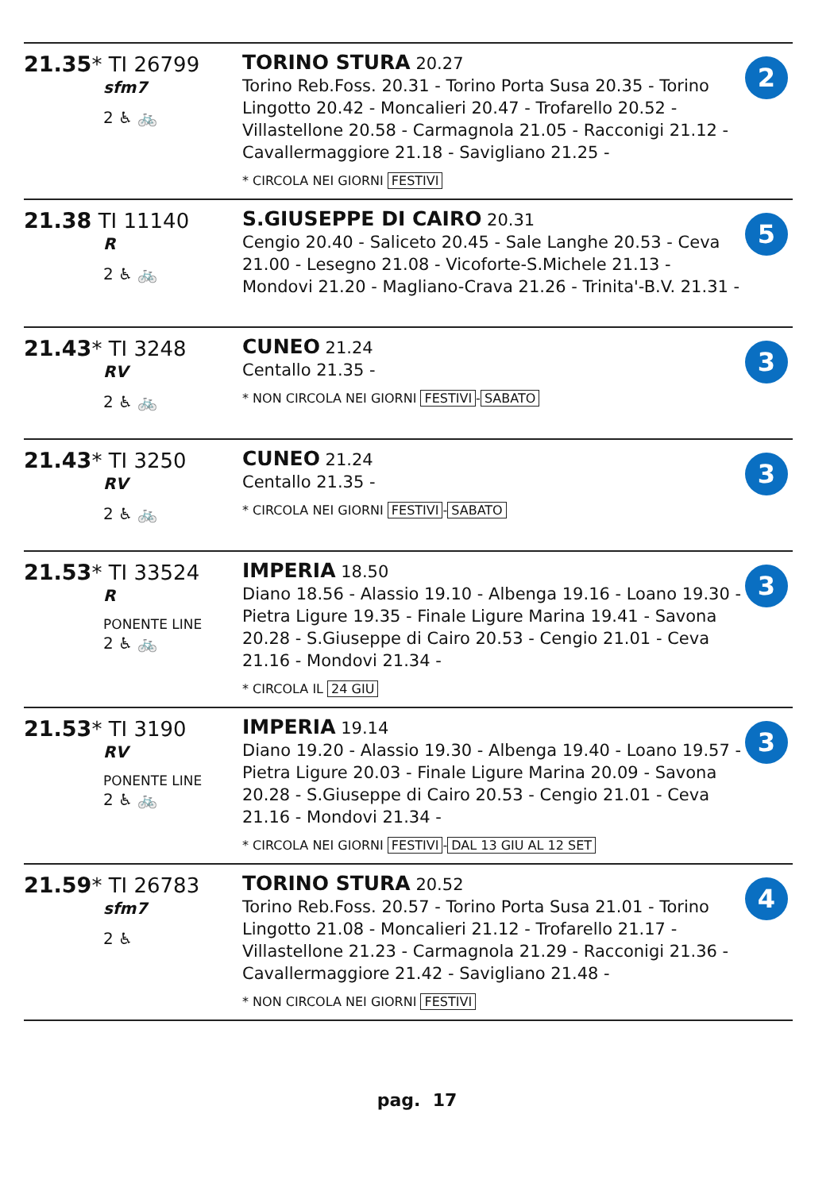| 21.35 * TI 26799 sfm7 2 ♿ 🚲 | TORINO STURA 20.27 Torino Reb.Foss. 20.31 - Torino Porta Susa 20.35 - Torino Lingotto 20.42 - Moncalieri 20.47 - Trofarello 20.52 - Villastellone 20.58 - Carmagnola 21.05 - Racconigi 21.12 - Cavallermaggiore 21.18 - Savigliano 21.25 - * CIRCOLA NEI GIORNI FESTIVI | 2 |
| 21.38 TI 11140 R 2 ♿ 🚲 | S.GIUSEPPE DI CAIRO 20.31 Cengio 20.40 - Saliceto 20.45 - Sale Langhe 20.53 - Ceva 21.00 - Lesegno 21.08 - Vicoforte-S.Michele 21.13 - Mondovi 21.20 - Magliano-Crava 21.26 - Trinita'-B.V. 21.31 - | 5 |
| 21.43 * TI 3248 RV 2 ♿ 🚲 | CUNEO 21.24 Centallo 21.35 - * NON CIRCOLA NEI GIORNI FESTIVI - SABATO | 3 |
| 21.43 * TI 3250 RV 2 ♿ 🚲 | CUNEO 21.24 Centallo 21.35 - * CIRCOLA NEI GIORNI FESTIVI - SABATO | 3 |
| 21.53 * TI 33524 R PONENTE LINE 2 ♿ 🚲 | IMPERIA 18.50 Diano 18.56 - Alassio 19.10 - Albenga 19.16 - Loano 19.30 - Pietra Ligure 19.35 - Finale Ligure Marina 19.41 - Savona 20.28 - S.Giuseppe di Cairo 20.53 - Cengio 21.01 - Ceva 21.16 - Mondovi 21.34 - * CIRCOLA IL 24 GIU | 3 |
| 21.53 * TI 3190 RV PONENTE LINE 2 ♿ 🚲 | IMPERIA 19.14 Diano 19.20 - Alassio 19.30 - Albenga 19.40 - Loano 19.57 - Pietra Ligure 20.03 - Finale Ligure Marina 20.09 - Savona 20.28 - S.Giuseppe di Cairo 20.53 - Cengio 21.01 - Ceva 21.16 - Mondovi 21.34 - * CIRCOLA NEI GIORNI FESTIVI - DAL 13 GIU AL 12 SET | 3 |
| 21.59 * TI 26783 sfm7 2 ♿ | TORINO STURA 20.52 Torino Reb.Foss. 20.57 - Torino Porta Susa 21.01 - Torino Lingotto 21.08 - Moncalieri 21.12 - Trofarello 21.17 - Villastellone 21.23 - Carmagnola 21.29 - Racconigi 21.36 - Cavallermaggiore 21.42 - Savigliano 21.48 - * NON CIRCOLA NEI GIORNI FESTIVI | 4 |
pag. 17